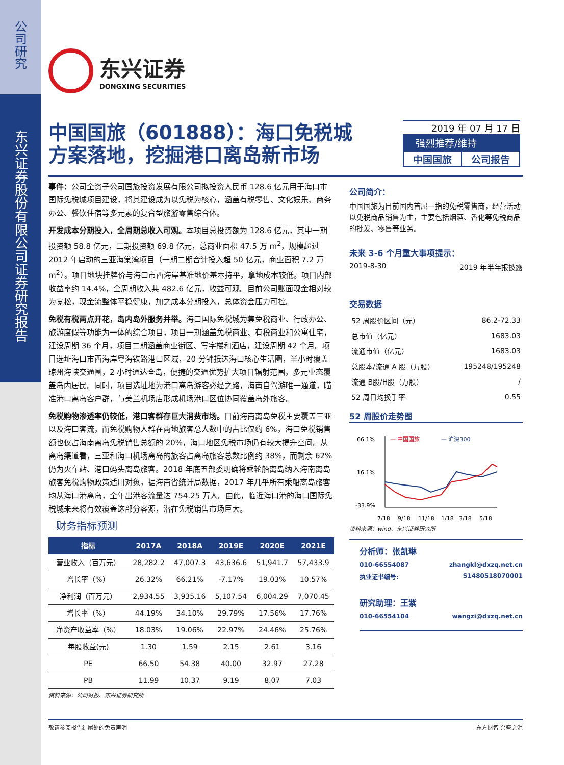公司研究
东兴证券股份有限公司证券研究报告
东兴证券
DONGXING SECURITIES
中国国旅（601888）：海口免税城方案落地，挖掘港口离岛新市场
2019 年 07 月 17 日
强烈推荐/维持
中国国旅 公司报告
事件：公司全资子公司国旅投资发展有限公司拟投资人民币 128.6 亿元用于海口市国际免税城项目建设，将其建设成为以免税为核心，涵盖有税零售、文化娱乐、商务办公、餐饮住宿等多元素的复合型旅游零售综合体。
开发成本分期投入，全周期总收入可观。本项目总投资额为 128.6 亿元，其中一期投资额 58.8 亿元，二期投资额 69.8 亿元，总商业面积 47.5 万 m<sup>2</sup>，规模超过 2012 年启动的三亚海棠湾项目（一期二期合计投入超 50 亿元，商业面积 7.2 万 m<sup>2</sup>）。项目地块挂牌价与海口市西海岸基准地价基本持平，拿地成本较低。项目内部收益率约 14.4%，全周期收入共 482.6 亿元，收益可观。目前公司账面现金相对较为宽松，现金流整体平稳健康，加之成本分期投入，总体资金压力可控。
免税有税两点开花，岛内岛外服务并举。海口国际免税城为集免税商业、行政办公、旅游度假等功能为一体的综合项目，项目一期涵盖免税商业、有税商业和公寓住宅，建设周期 36 个月，项目二期涵盖商业街区、写字楼和酒店，建设周期 42 个月。项目选址海口市西海岸粤海铁路港口区域，20 分钟抵达海口核心生活圈，半小时覆盖琼州海峡交通圈，2 小时通达全岛，便捷的交通优势扩大项目辐射范围，多元业态覆盖岛内居民。同时，项目选址地为港口离岛游客必经之路，海南自驾游唯一通道，瞄准港口离岛客户群，与美兰机场店形成机场港口区位协同覆盖岛外旅客。
免税购物渗透率仍较低，港口客群存巨大消费市场。目前海南离岛免税主要覆盖三亚以及海口客流，而免税购物人群在两地旅客总人数中的占比仅约 6%，海口免税销售额也仅占海南离岛免税销售总额的 20%，海口地区免税市场仍有较大提升空间。从离岛渠道看，三亚和海口机场离岛的旅客占离岛旅客总数比例约 38%，而剩余 62%仍为火车站、港口码头离岛旅客。2018 年底五部委明确将乘轮船离岛纳入海南离岛旅客免税购物政策适用对象，据海南省统计局数据，2017 年几乎所有乘船离岛旅客均从海口港离岛，全年出港客流量达 754.25 万人。由此，临近海口港的海口国际免税城未来将有效覆盖这部分客源，潜在免税销售市场巨大。
财务指标预测
| 指标 | 2017A | 2018A | 2019E | 2020E | 2021E |
| --- | --- | --- | --- | --- | --- |
| 营业收入（百万元） | 28,282.2 | 47,007.3 | 43,636.6 | 51,941.7 | 57,433.9 |
| 增长率（%） | 26.32% | 66.21% | -7.17% | 19.03% | 10.57% |
| 净利润（百万元） | 2,934.55 | 3,935.16 | 5,107.54 | 6,004.29 | 7,070.45 |
| 增长率（%） | 44.19% | 34.10% | 29.79% | 17.56% | 17.76% |
| 净资产收益率（%） | 18.03% | 19.06% | 22.97% | 24.46% | 25.76% |
| 每股收益(元) | 1.30 | 1.59 | 2.15 | 2.61 | 3.16 |
| PE | 66.50 | 54.38 | 40.00 | 32.97 | 27.28 |
| PB | 11.99 | 10.37 | 9.19 | 8.07 | 7.03 |
资料来源：公司财报、东兴证券研究所
公司简介：
中国国旅为目前国内首屈一指的免税零售商，经营活动以免税商品销售为主，主要包括烟酒、香化等免税商品的批发、零售等业务。
未来 3-6 个月重大事项提示：
2019-8-30 2019 年半年报披露
交易数据
| 52 周股价区间（元） | 86.2-72.33 |
| 总市值（亿元） | 1683.03 |
| 流通市值（亿元） | 1683.03 |
| 总股本/流通 A 股（万股） | 195248/195248 |
| 流通 B股/H股（万股） | / |
| 52 周日均换手率 | 0.55 |
52 周股价走势图
— 中国国旅
— 沪深300
66.1%
16.1%
-33.9%
7/18
9/18
11/18
1/18
3/18
5/18
资料来源：wind、东兴证券研究所
分析师：张凯琳
010-66554087 zhangkl@dxzq.net.cn
执业证书编号: S1480518070001
研究助理：王紫
010-66554104 wangzi@dxzq.net.cn
敬请参阅报告结尾处的免责声明 东方财智 兴盛之源